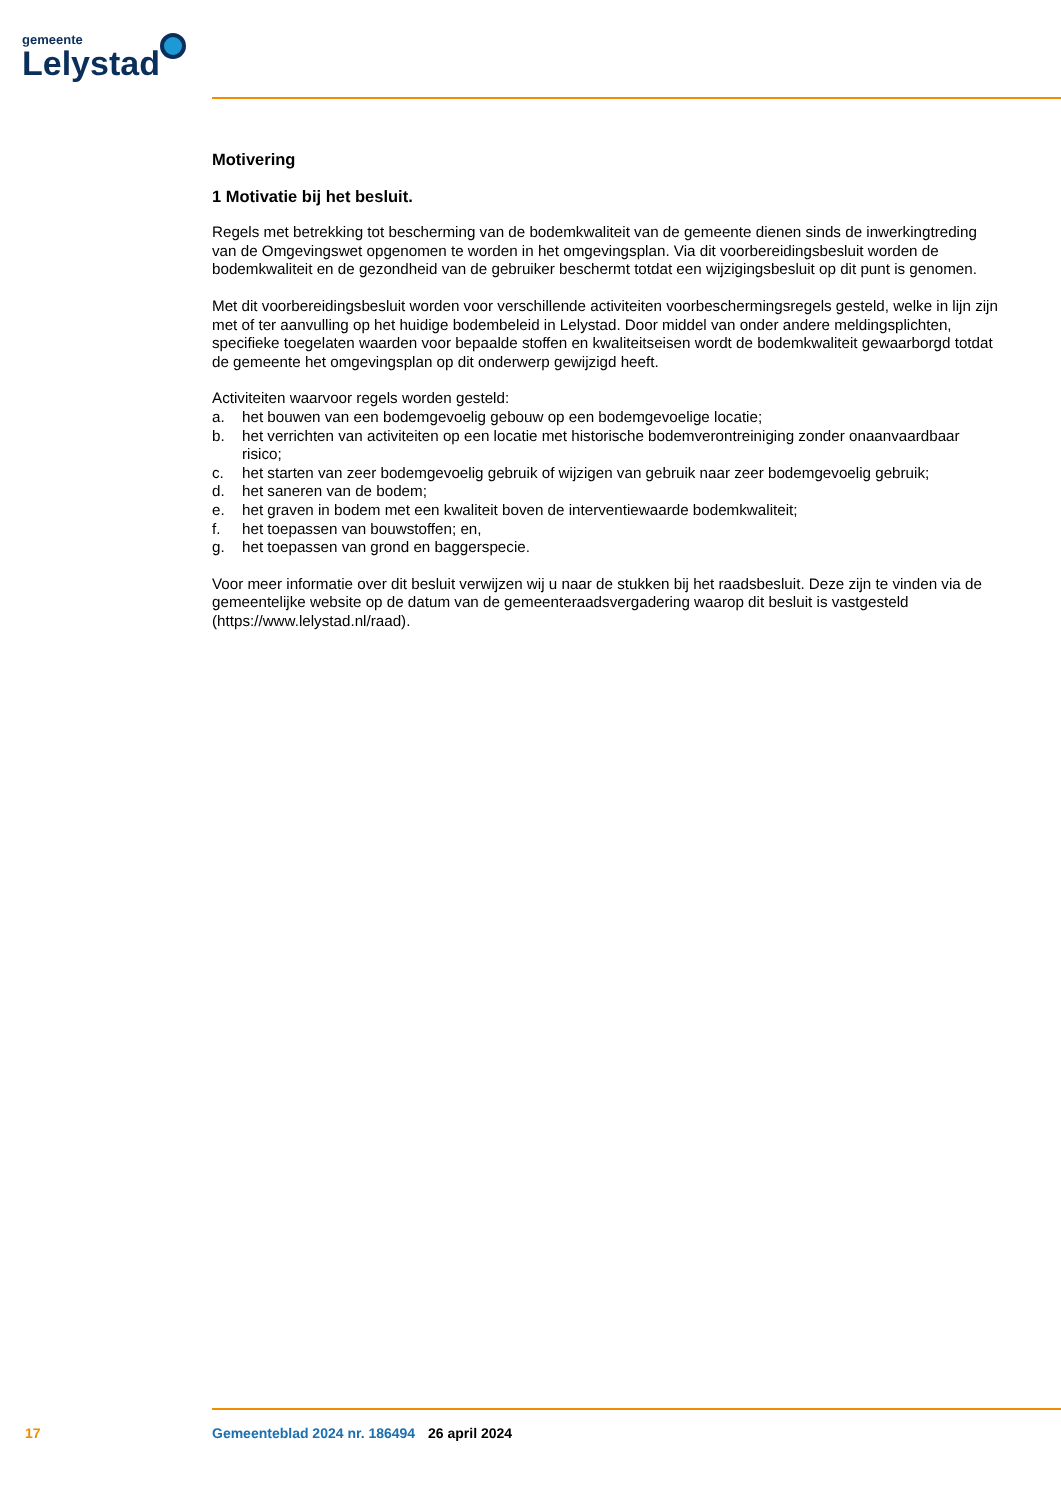gemeente
Lelystad
Motivering
1 Motivatie bij het besluit.
Regels met betrekking tot bescherming van de bodemkwaliteit van de gemeente dienen sinds de inwerkingtreding van de Omgevingswet opgenomen te worden in het omgevingsplan. Via dit voorbereidingsbesluit worden de bodemkwaliteit en de gezondheid van de gebruiker beschermt totdat een wijzigingsbesluit op dit punt is genomen.
Met dit voorbereidingsbesluit worden voor verschillende activiteiten voorbeschermingsregels gesteld, welke in lijn zijn met of ter aanvulling op het huidige bodembeleid in Lelystad. Door middel van onder andere meldingsplichten, specifieke toegelaten waarden voor bepaalde stoffen en kwaliteitseisen wordt de bodemkwaliteit gewaarborgd totdat de gemeente het omgevingsplan op dit onderwerp gewijzigd heeft.
Activiteiten waarvoor regels worden gesteld:
a. het bouwen van een bodemgevoelig gebouw op een bodemgevoelige locatie;
b. het verrichten van activiteiten op een locatie met historische bodemverontreiniging zonder onaanvaardbaar risico;
c. het starten van zeer bodemgevoelig gebruik of wijzigen van gebruik naar zeer bodemgevoelig gebruik;
d. het saneren van de bodem;
e. het graven in bodem met een kwaliteit boven de interventiewaarde bodemkwaliteit;
f. het toepassen van bouwstoffen; en,
g. het toepassen van grond en baggerspecie.
Voor meer informatie over dit besluit verwijzen wij u naar de stukken bij het raadsbesluit. Deze zijn te vinden via de gemeentelijke website op de datum van de gemeenteraadsvergadering waarop dit besluit is vastgesteld (https://www.lelystad.nl/raad).
17 Gemeenteblad 2024 nr. 186494 26 april 2024